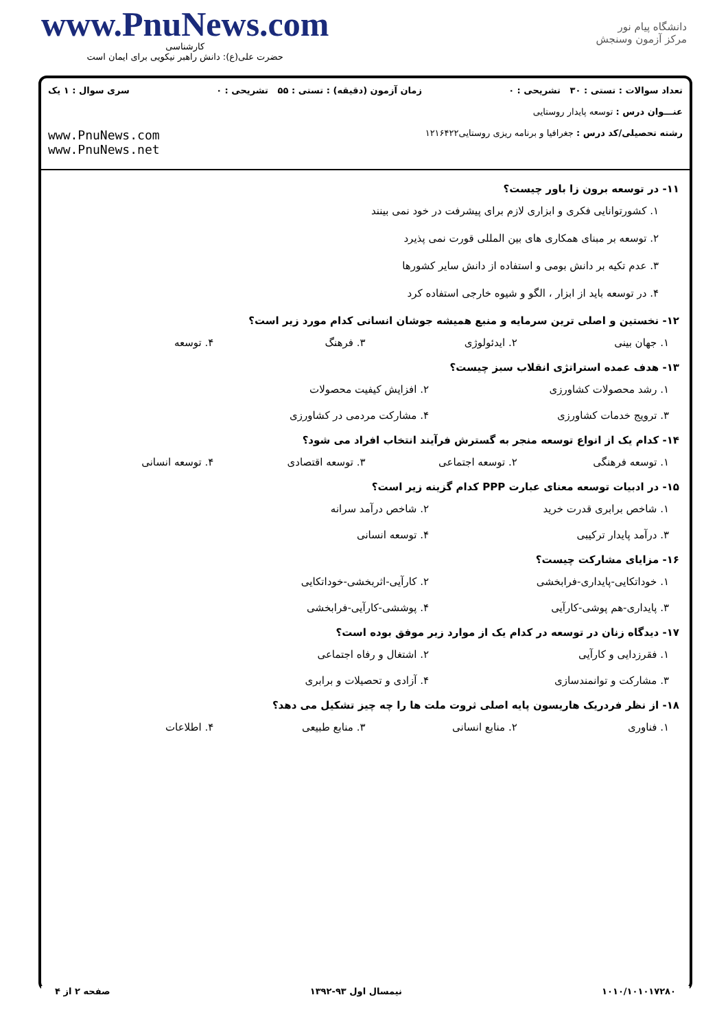www.PnuNews.com
کارشناسی
حضرت علی(ع): دانش راهبر نیکویی برای ایمان است
دانشگاه پیام نور
مرکز آزمون وسنجش
تعداد سوالات : تستی : ۳۰ تشریحی : ۰ زمان آزمون (دقیقه) : تستی : ۵۵ تشریحی : ۰ سری سوال : ۱ یک
عنـــوان درس : توسعه پایدار روستایی
رشته تحصیلی/کد درس : جغرافیا و برنامه ریزی روستایی۱۲۱۶۴۲۲ www.PnuNews.com
www.PnuNews.net
۱۱- در توسعه برون زا باور چیست؟
۱. کشورتوانایی فکری و ابزاری لازم برای پیشرفت در خود نمی بینند
۲. توسعه بر مبنای همکاری های بین المللی قورت نمی پذیرد
۳. عدم تکیه بر دانش بومی و استفاده از دانش سایر کشورها
۴. در توسعه باید از ابزار ، الگو و شیوه خارجی استفاده کرد
۱۲- نخستین و اصلی ترین سرمایه و منبع همیشه جوشان انسانی کدام مورد زیر است؟
۱. جهان بینی ۲. ایدئولوژی ۳. فرهنگ ۴. توسعه
۱۳- هدف عمده استراتژی انقلاب سبز چیست؟
۱. رشد محصولات کشاورزی ۲. افزایش کیفیت محصولات ۳. ترویج خدمات کشاورزی ۴. مشارکت مردمی در کشاورزی
۱۴- کدام یک از انواع توسعه منجر به گسترش فرآیند انتخاب افراد می شود؟
۱. توسعه فرهنگی ۲. توسعه اجتماعی ۳. توسعه اقتصادی ۴. توسعه انسانی
۱۵- در ادبیات توسعه معنای عبارت PPP کدام گزینه زیر است؟
۱. شاخص برابری قدرت خرید ۲. شاخص درآمد سرانه ۳. درآمد پایدار ترکیبی ۴. توسعه انسانی
۱۶- مزایای مشارکت چیست؟
۱. خوداتکایی-پایداری-فرابخشی ۲. کارآیی-اثربخشی-خوداتکایی ۳. پایداری-هم پوشی-کارآیی ۴. پوششی-کارآیی-فرابخشی
۱۷- دیدگاه زنان در توسعه در کدام یک از موارد زیر موفق بوده است؟
۱. فقرزدایی و کارآیی ۲. اشتغال و رفاه اجتماعی ۳. مشارکت و توانمندسازی ۴. آزادی و تحصیلات و برابری
۱۸- از نظر فردریک هاریسون پایه اصلی ثروت ملت ها را چه چیز تشکیل می دهد؟
۱. فناوری ۲. منابع انسانی ۳. منابع طبیعی ۴. اطلاعات
۱۰۱۰/۱۰۱۰۱۷۲۸۰ نیمسال اول ۹۳-۱۳۹۲ صفحه ۲ از ۴